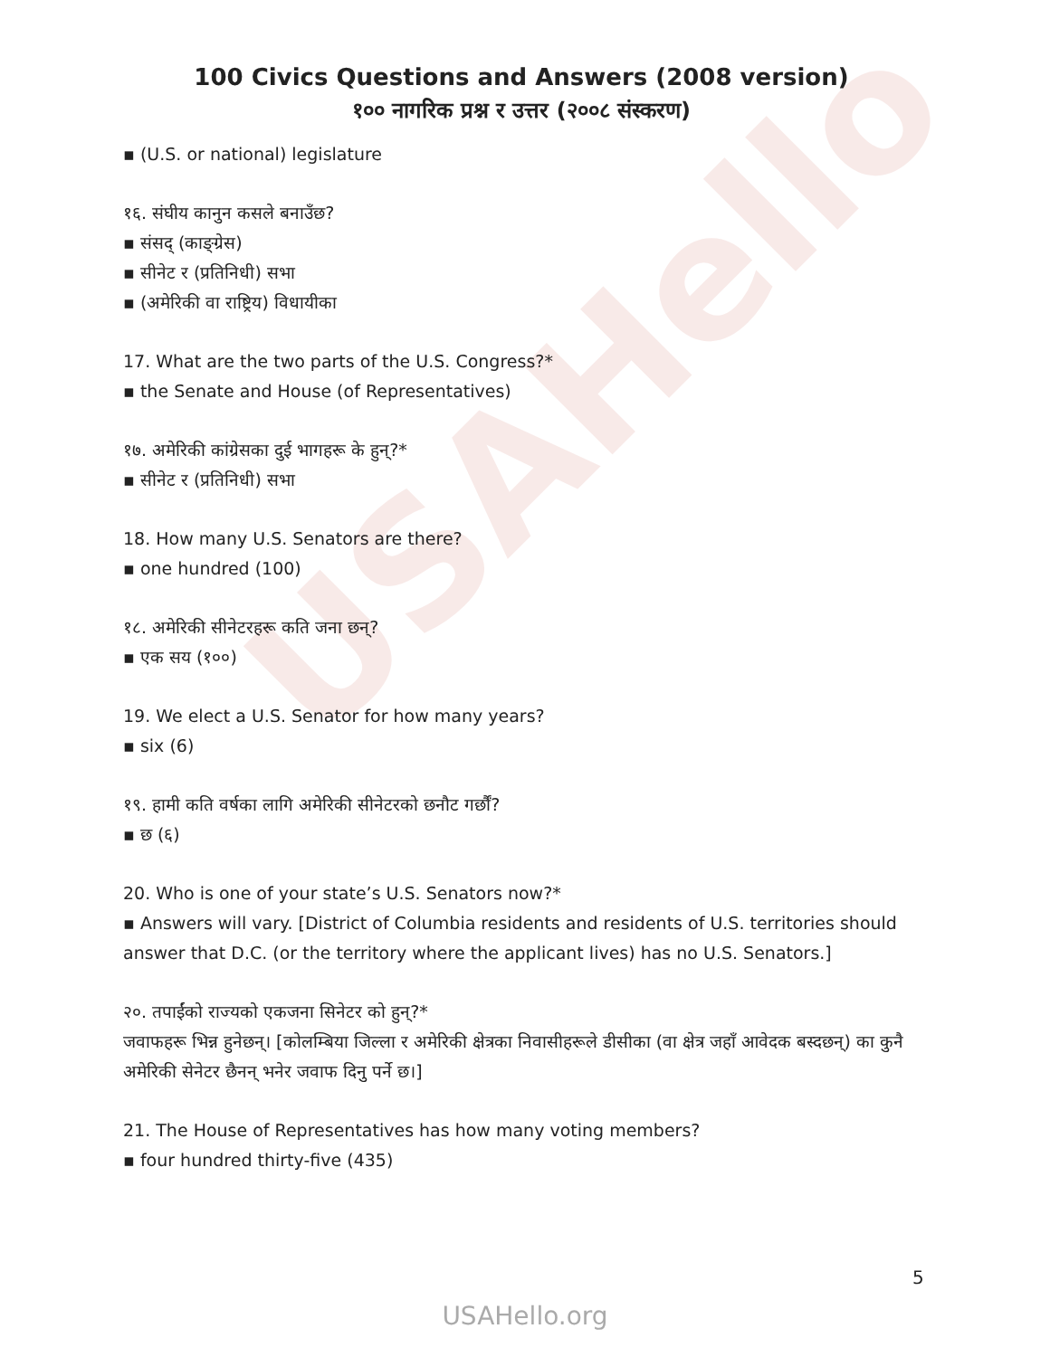USAHello
100 Civics Questions and Answers (2008 version)
१०० नागरिक प्रश्न र उत्तर (२००८ संस्करण)
▪ (U.S. or national) legislature
१६. संघीय कानुन कसले बनाउँछ?
▪ संसद् (काङ्ग्रेस)
▪ सीनेट र (प्रतिनिधी) सभा
▪ (अमेरिकी वा राष्ट्रिय) विधायीका
17. What are the two parts of the U.S. Congress?*
▪ the Senate and House (of Representatives)
१७. अमेरिकी कांग्रेसका दुई भागहरू के हुन्?*
▪ सीनेट र (प्रतिनिधी) सभा
18. How many U.S. Senators are there?
▪ one hundred (100)
१८. अमेरिकी सीनेटरहरू कति जना छन्?
▪ एक सय (१००)
19. We elect a U.S. Senator for how many years?
▪ six (6)
१९. हामी कति वर्षका लागि अमेरिकी सीनेटरको छनौट गर्छौं?
▪ छ (६)
20. Who is one of your state’s U.S. Senators now?*
▪ Answers will vary. [District of Columbia residents and residents of U.S. territories should answer that D.C. (or the territory where the applicant lives) has no U.S. Senators.]
२०. तपाईंको राज्यको एकजना सिनेटर को हुन्?*
जवाफहरू भिन्न हुनेछन्। [कोलम्बिया जिल्ला र अमेरिकी क्षेत्रका निवासीहरूले डीसीका (वा क्षेत्र जहाँ आवेदक बस्दछन्) का कुनै अमेरिकी सेनेटर छैनन् भनेर जवाफ दिनु पर्ने छ।]
21. The House of Representatives has how many voting members?
▪ four hundred thirty-five (435)
5
USAHello.org